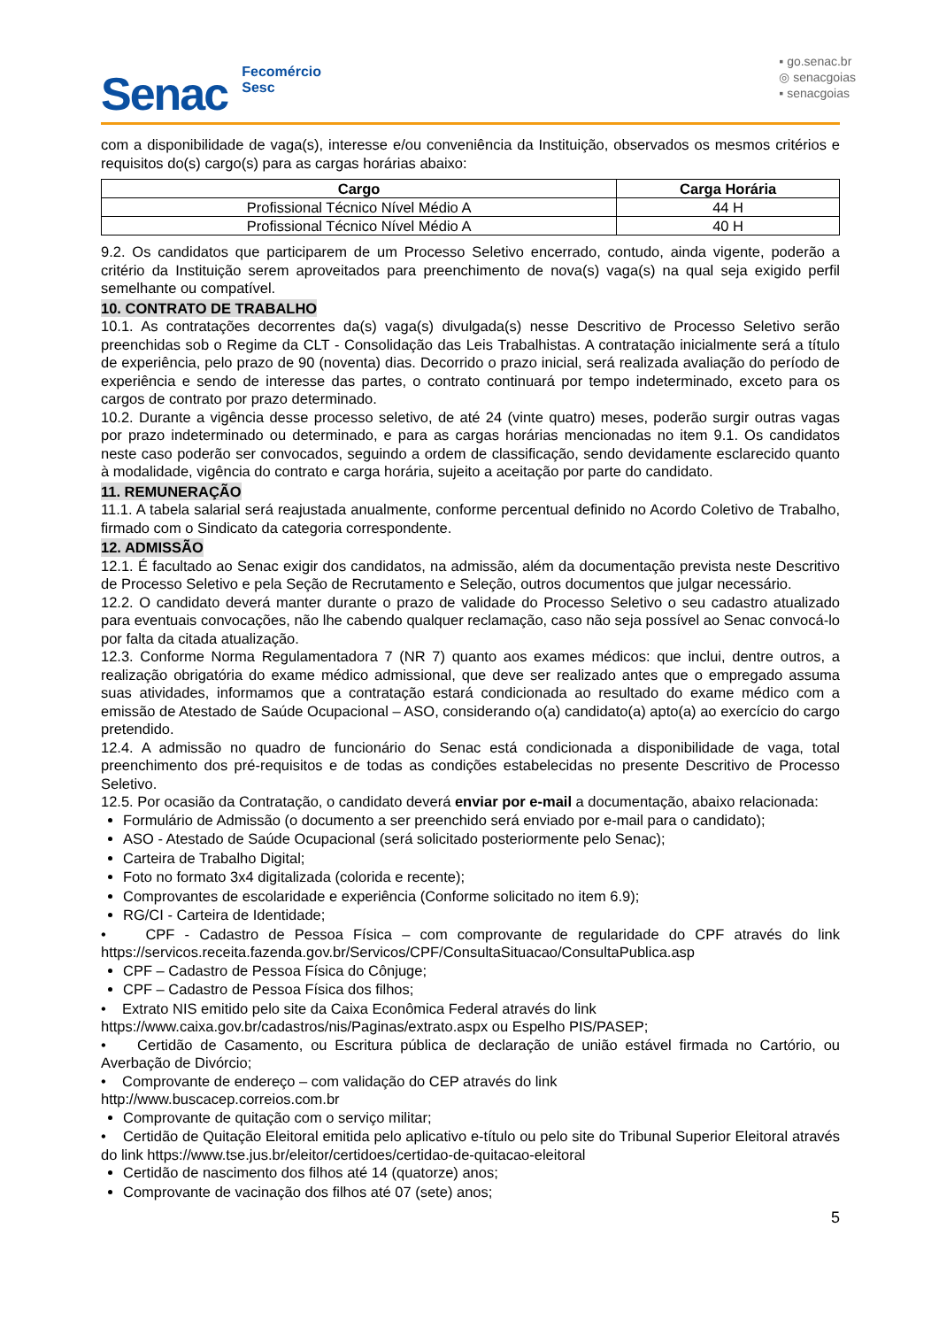Senac
Fecomércio
Sesc
▪ go.senac.br
◎ senacgoias
▪ senacgoias
com a disponibilidade de vaga(s), interesse e/ou conveniência da Instituição, observados os mesmos critérios e requisitos do(s) cargo(s) para as cargas horárias abaixo:
| Cargo | Carga Horária |
| --- | --- |
| Profissional Técnico Nível Médio A | 44 H |
| Profissional Técnico Nível Médio A | 40 H |
9.2. Os candidatos que participarem de um Processo Seletivo encerrado, contudo, ainda vigente, poderão a critério da Instituição serem aproveitados para preenchimento de nova(s) vaga(s) na qual seja exigido perfil semelhante ou compatível.
10. CONTRATO DE TRABALHO
10.1. As contratações decorrentes da(s) vaga(s) divulgada(s) nesse Descritivo de Processo Seletivo serão preenchidas sob o Regime da CLT - Consolidação das Leis Trabalhistas. A contratação inicialmente será a título de experiência, pelo prazo de 90 (noventa) dias. Decorrido o prazo inicial, será realizada avaliação do período de experiência e sendo de interesse das partes, o contrato continuará por tempo indeterminado, exceto para os cargos de contrato por prazo determinado.
10.2. Durante a vigência desse processo seletivo, de até 24 (vinte quatro) meses, poderão surgir outras vagas por prazo indeterminado ou determinado, e para as cargas horárias mencionadas no item 9.1. Os candidatos neste caso poderão ser convocados, seguindo a ordem de classificação, sendo devidamente esclarecido quanto à modalidade, vigência do contrato e carga horária, sujeito a aceitação por parte do candidato.
11. REMUNERAÇÃO
11.1. A tabela salarial será reajustada anualmente, conforme percentual definido no Acordo Coletivo de Trabalho, firmado com o Sindicato da categoria correspondente.
12. ADMISSÃO
12.1. É facultado ao Senac exigir dos candidatos, na admissão, além da documentação prevista neste Descritivo de Processo Seletivo e pela Seção de Recrutamento e Seleção, outros documentos que julgar necessário.
12.2. O candidato deverá manter durante o prazo de validade do Processo Seletivo o seu cadastro atualizado para eventuais convocações, não lhe cabendo qualquer reclamação, caso não seja possível ao Senac convocá-lo por falta da citada atualização.
12.3. Conforme Norma Regulamentadora 7 (NR 7) quanto aos exames médicos: que inclui, dentre outros, a realização obrigatória do exame médico admissional, que deve ser realizado antes que o empregado assuma suas atividades, informamos que a contratação estará condicionada ao resultado do exame médico com a emissão de Atestado de Saúde Ocupacional – ASO, considerando o(a) candidato(a) apto(a) ao exercício do cargo pretendido.
12.4. A admissão no quadro de funcionário do Senac está condicionada a disponibilidade de vaga, total preenchimento dos pré-requisitos e de todas as condições estabelecidas no presente Descritivo de Processo Seletivo.
12.5. Por ocasião da Contratação, o candidato deverá enviar por e-mail a documentação, abaixo relacionada:
Formulário de Admissão (o documento a ser preenchido será enviado por e-mail para o candidato);
ASO - Atestado de Saúde Ocupacional (será solicitado posteriormente pelo Senac);
Carteira de Trabalho Digital;
Foto no formato 3x4 digitalizada (colorida e recente);
Comprovantes de escolaridade e experiência (Conforme solicitado no item 6.9);
RG/CI - Carteira de Identidade;
• CPF - Cadastro de Pessoa Física – com comprovante de regularidade do CPF através do link https://servicos.receita.fazenda.gov.br/Servicos/CPF/ConsultaSituacao/ConsultaPublica.asp
CPF – Cadastro de Pessoa Física do Cônjuge;
CPF – Cadastro de Pessoa Física dos filhos;
• Extrato NIS emitido pelo site da Caixa Econômica Federal através do link
https://www.caixa.gov.br/cadastros/nis/Paginas/extrato.aspx ou Espelho PIS/PASEP;
• Certidão de Casamento, ou Escritura pública de declaração de união estável firmada no Cartório, ou Averbação de Divórcio;
• Comprovante de endereço – com validação do CEP através do link
http://www.buscacep.correios.com.br
Comprovante de quitação com o serviço militar;
• Certidão de Quitação Eleitoral emitida pelo aplicativo e-título ou pelo site do Tribunal Superior Eleitoral através do link https://www.tse.jus.br/eleitor/certidoes/certidao-de-quitacao-eleitoral
Certidão de nascimento dos filhos até 14 (quatorze) anos;
Comprovante de vacinação dos filhos até 07 (sete) anos;
5